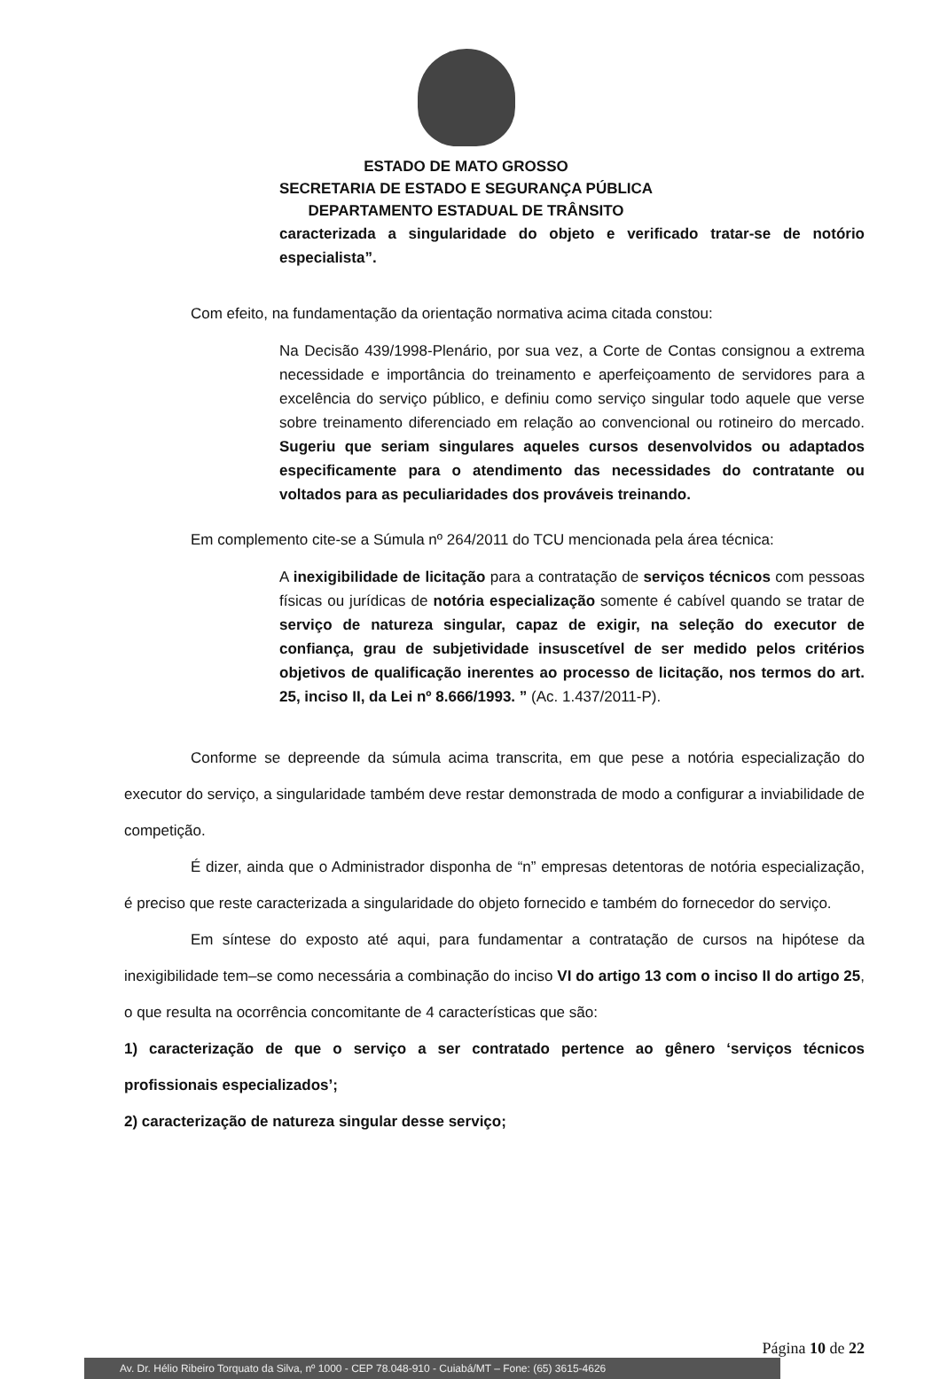ESTADO DE MATO GROSSO
SECRETARIA DE ESTADO E SEGURANÇA PÚBLICA
DEPARTAMENTO ESTADUAL DE TRÂNSITO
caracterizada a singularidade do objeto e verificado tratar-se de notório especialista”.
Com efeito, na fundamentação da orientação normativa acima citada constou:
Na Decisão 439/1998-Plenário, por sua vez, a Corte de Contas consignou a extrema necessidade e importância do treinamento e aperfeiçoamento de servidores para a excelência do serviço público, e definiu como serviço singular todo aquele que verse sobre treinamento diferenciado em relação ao convencional ou rotineiro do mercado. Sugeriu que seriam singulares aqueles cursos desenvolvidos ou adaptados especificamente para o atendimento das necessidades do contratante ou voltados para as peculiaridades dos prováveis treinando.
Em complemento cite-se a Súmula nº 264/2011 do TCU mencionada pela área técnica:
A inexigibilidade de licitação para a contratação de serviços técnicos com pessoas físicas ou jurídicas de notória especialização somente é cabível quando se tratar de serviço de natureza singular, capaz de exigir, na seleção do executor de confiança, grau de subjetividade insuscetível de ser medido pelos critérios objetivos de qualificação inerentes ao processo de licitação, nos termos do art. 25, inciso II, da Lei nº 8.666/1993. ” (Ac. 1.437/2011-P).
Conforme se depreende da súmula acima transcrita, em que pese a notória especialização do executor do serviço, a singularidade também deve restar demonstrada de modo a configurar a inviabilidade de competição.
É dizer, ainda que o Administrador disponha de “n” empresas detentoras de notória especialização, é preciso que reste caracterizada a singularidade do objeto fornecido e também do fornecedor do serviço.
Em síntese do exposto até aqui, para fundamentar a contratação de cursos na hipótese da inexigibilidade tem–se como necessária a combinação do inciso VI do artigo 13 com o inciso II do artigo 25, o que resulta na ocorrência concomitante de 4 características que são:
1) caracterização de que o serviço a ser contratado pertence ao gênero ‘serviços técnicos profissionais especializados’;
2) caracterização de natureza singular desse serviço;
Página 10 de 22
Av. Dr. Hélio Ribeiro Torquato da Silva, nº 1000 - CEP 78.048-910 - Cuiabá/MT – Fone: (65) 3615-4626